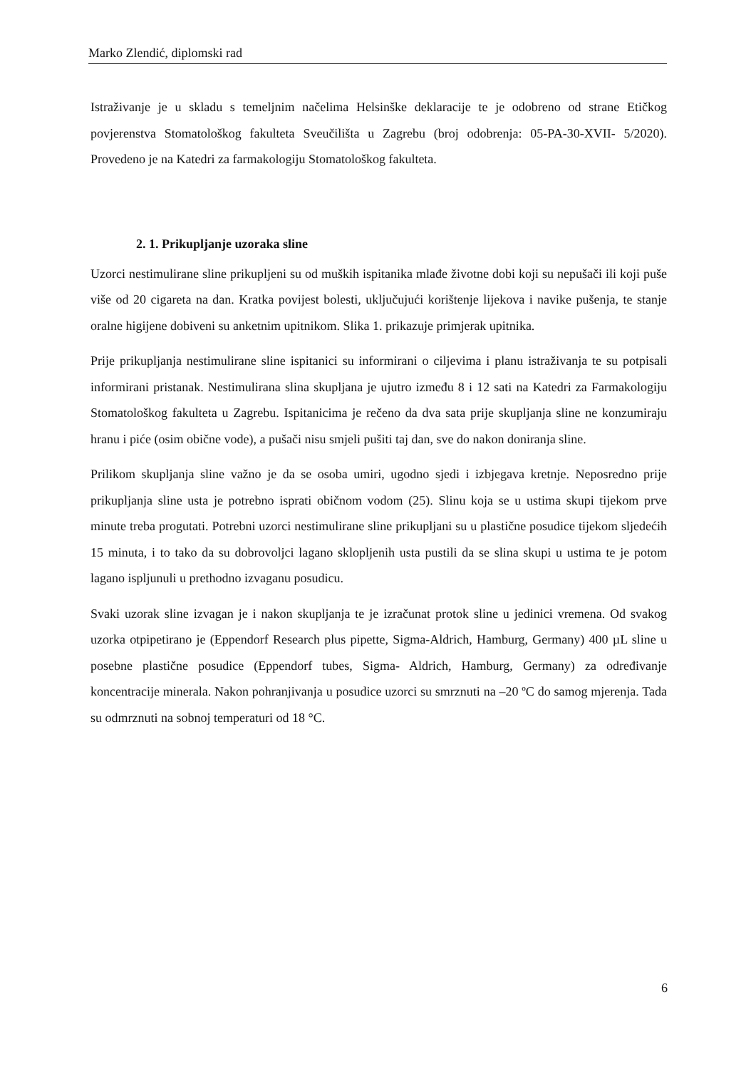Marko Zlendić, diplomski rad
Istraživanje je u skladu s temeljnim načelima Helsinške deklaracije te je odobreno od strane Etičkog povjerenstva Stomatološkog fakulteta Sveučilišta u Zagrebu (broj odobrenja: 05-PA-30-XVII- 5/2020). Provedeno je na Katedri za farmakologiju Stomatološkog fakulteta.
2. 1. Prikupljanje uzoraka sline
Uzorci nestimulirane sline prikupljeni su od muških ispitanika mlađe životne dobi koji su nepušači ili koji puše više od 20 cigareta na dan. Kratka povijest bolesti, uključujući korištenje lijekova i navike pušenja, te stanje oralne higijene dobiveni su anketnim upitnikom. Slika 1. prikazuje primjerak upitnika.
Prije prikupljanja nestimulirane sline ispitanici su informirani o ciljevima i planu istraživanja te su potpisali informirani pristanak. Nestimulirana slina skupljana je ujutro između 8 i 12 sati na Katedri za Farmakologiju Stomatološkog fakulteta u Zagrebu. Ispitanicima je rečeno da dva sata prije skupljanja sline ne konzumiraju hranu i piće (osim obične vode), a pušači nisu smjeli pušiti taj dan, sve do nakon doniranja sline.
Prilikom skupljanja sline važno je da se osoba umiri, ugodno sjedi i izbjegava kretnje. Neposredno prije prikupljanja sline usta je potrebno isprati običnom vodom (25). Slinu koja se u ustima skupi tijekom prve minute treba progutati. Potrebni uzorci nestimulirane sline prikupljani su u plastične posudice tijekom sljedećih 15 minuta, i to tako da su dobrovoljci lagano sklopljenih usta pustili da se slina skupi u ustima te je potom lagano ispljunuli u prethodno izvaganu posudicu.
Svaki uzorak sline izvagan je i nakon skupljanja te je izračunat protok sline u jedinici vremena. Od svakog uzorka otpipetirano je (Eppendorf Research plus pipette, Sigma-Aldrich, Hamburg, Germany) 400 µL sline u posebne plastične posudice (Eppendorf tubes, Sigma- Aldrich, Hamburg, Germany) za određivanje koncentracije minerala. Nakon pohranjivanja u posudice uzorci su smrznuti na –20 ºC do samog mjerenja. Tada su odmrznuti na sobnoj temperaturi od 18 °C.
6